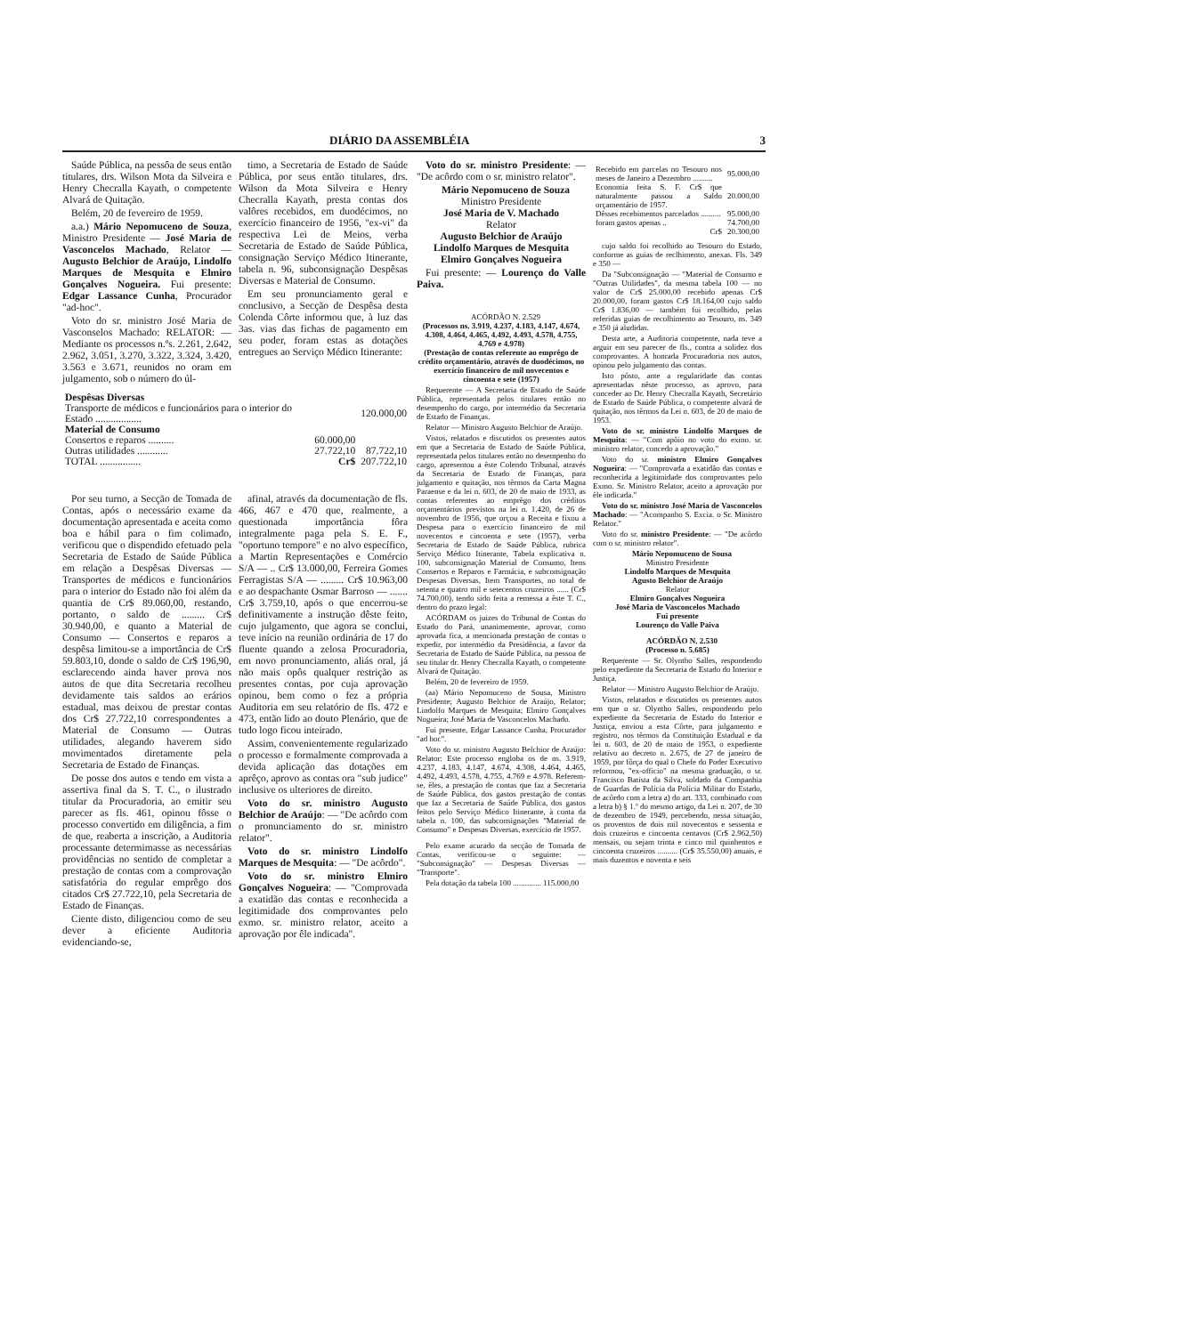DIÁRIO DA ASSEMBLÉIA 3
Saúde Pública, na pessôa de seus então titulares, drs. Wilson Mota da Silveira e Henry Checralla Kayath, o competente Alvará de Quitação.
Belém, 20 de fevereiro de 1959.
a.a.) Mário Nepomuceno de Souza, Ministro Presidente — José Maria de Vasconcelos Machado, Relator — Augusto Belchior de Araújo, Lindolfo Marques de Mesquita e Elmiro Gonçalves Nogueira. Fui presente: Edgar Lassance Cunha, Procurador "ad-hoc".
Voto do sr. ministro José Maria de Vasconselos Machado: RELATOR: — Mediante os processos n.ºs. 2.261, 2.642, 2.962, 3.051, 3.270, 3.322, 3.324, 3.420, 3.563 e 3.671, reunidos no oram em julgamento, sob o número do úl-
timo, a Secretaria de Estado de Saúde Pública, por seus então titulares, drs. Wilson da Mota Silveira e Henry Checralla Kayath, presta contas dos valôres recebidos, em duodécimos, no exercício financeiro de 1956, "ex-vi" da respectiva Lei de Meios, verba Secretaria de Estado de Saúde Pública, consignação Serviço Médico Itinerante, tabela n. 96, subconsignação Despêsas Diversas e Material de Consumo.
Em seu pronunciamento geral e conclusivo, a Secção de Despêsa desta Colenda Côrte informou que, à luz das 3as. vias das fichas de pagamento em seu poder, foram estas as dotações entregues ao Serviço Médico Itinerante:
| Despêsas Diversas | | |
| Transporte de médicos e funcionários para o interior do Estado .................. | | 120.000,00 |
| Material de Consumo | | |
| Consertos e reparos .......... | 60.000,00 | |
| Outras utilidades ............ | 27.722,10 | 87.722,10 |
| TOTAL ................ | Cr$ | 207.722,10 |
Por seu turno, a Secção de Tomada de Contas, após o necessário exame da documentação apresentada e aceita como boa e hábil para o fim colimado, verificou que o dispendido efetuado pela Secretaria de Estado de Saúde Pública em relação a Despêsas Diversas — Transportes de médicos e funcionários para o interior do Estado não foi além da quantia de Cr$ 89.060,00, restando, portanto, o saldo de ......... Cr$ 30.940,00, e quanto a Material de Consumo — Consertos e reparos a despêsa limitou-se a importância de Cr$ 59.803,10, donde o saldo de Cr$ 196,90, esclarecendo ainda haver prova nos autos de que dita Secretaria recolheu devidamente tais saldos ao erários estadual, mas deixou de prestar contas dos Cr$ 27.722,10 correspondentes a Material de Consumo — Outras utilidades, alegando haverem sido movimentados diretamente pela Secretaria de Estado de Finanças.
De posse dos autos e tendo em vista a assertiva final da S. T. C., o ilustrado titular da Procuradoria, ao emitir seu parecer as fls. 461, opinou fôsse o processo convertido em diligência, a fim de que, reaberta a inscrição, a Auditoria processante determimasse as necessárias providências no sentido de completar a prestação de contas com a comprovação satisfatória do regular emprêgo dos citados Cr$ 27.722,10, pela Secretaria de Estado de Finanças.
Ciente disto, diligenciou como de seu dever a eficiente Auditoria evidenciando-se,
afinal, através da documentação de fls. 466, 467 e 470 que, realmente, a questionada importância fôra integralmente paga pela S. E. F., "oportuno tempore" e no alvo específico, a Martin Representações e Comércio S/A — .. Cr$ 13.000,00, Ferreira Gomes Ferragistas S/A — ......... Cr$ 10.963,00 e ao despachante Osmar Barroso — ....... Cr$ 3.759,10, após o que encerrou-se definitivamente a instrução dêste feito, cujo julgamento, que agora se conclui, teve início na reunião ordinária de 17 do fluente quando a zelosa Procuradoria, em novo pronunciamento, aliás oral, já não mais opôs qualquer restrição as presentes contas, por cuja aprovação opinou, bem como o fez a própria Auditoria em seu relatório de fls. 472 e 473, então lido ao douto Plenário, que de tudo logo ficou inteirado.
Assim, convenientemente regularizado o processo e formalmente comprovada a devida aplicação das dotações em aprêço, aprovo as contas ora "sub judice" inclusive os ulteriores de direito.
Voto do sr. ministro Augusto Belchior de Araújo: — "De acôrdo com o pronunciamento do sr. ministro relator".
Voto do sr. ministro Lindolfo Marques de Mesquita: — "De acôrdo".
Voto do sr. ministro Elmiro Gonçalves Nogueira: — "Comprovada a exatidão das contas e reconhecida a legitimidade dos comprovantes pelo exmo. sr. ministro relator, aceito a aprovação por êle indicada".
Voto do sr. ministro Presidente: — "De acôrdo com o sr. ministro relator".
Mário Nepomuceno de Souza
Ministro Presidente
José Maria de V. Machado
Relator
Augusto Belchior de Araújo
Lindolfo Marques de Mesquita
Elmiro Gonçalves Nogueira
Fui presente: — Lourenço do Valle Paiva.
ACÓRDÃO N. 2.529
(Processos ns. 3.919, 4.237, 4.183, 4.147, 4.674, 4.308, 4.464, 4.465, 4.492, 4.493, 4.578, 4.755, 4.769 e 4.978)
(Prestação de contas referente ao emprêgo de crédito orçamentário, através de duodécimos, no exercício financeiro de mil novecentos e cincoenta e sete (1957)
Requerente — A Secretaria de Estado de Saúde Pública, representada pelos titulares então no desempenho do cargo, por intermédio da Secretaria de Estado de Finanças.
Relator — Ministro Augusto Belchior de Araújo.
Vistos, relatados e discutidos os presentes autos em que a Secretaria de Estado de Saúde Pública, representada pelos titulares então no desempenho do cargo, apresentou a êste Colendo Tribunal, através da Secretaria de Estado de Finanças, para julgamento e quitação, nos têrmos da Carta Magna Paraense e da lei n. 603, de 20 de maio de 1933, as contas referentes ao emprêgo dos créditos orçamentários previstos na lei n. 1.420, de 26 de novembro de 1956, que orçou a Receita e fixou a Despesa para o exercício financeiro de mil novecentos e cincoenta e sete (1957), verba Secretaria de Estado de Saúde Pública, rubrica Serviço Médico Itinerante, Tabela explicativa n. 100, subconsignação Material de Consumo, Itens Consertos e Reparos e Farmácia, e subconsignação Despesas Diversas, Item Transportes, no total de setenta e quatro mil e setecentos cruzeiros ...... (Cr$ 74.700,00), tendo sido feita a remessa a êste T. C., dentro do prazo legal:
ACÓRDAM os juizes do Tribunal de Contas do Estado do Pará, unanimemente, aprovar, como aprovada fica, a mencionada prestação de contas o expedir, por intermédio da Presidência, a favor da Secretaria de Estado de Saúde Pública, na pessoa de seu titular dr. Henry Checralla Kayath, o competente Alvará de Quitação.
Belém, 20 de fevereiro de 1959.
(aa) Mário Nepomuceno de Sousa, Ministro Presidente; Augusto Belchior de Araújo, Relator; Lindolfo Marques de Mesquita; Elmiro Gonçalves Nogueira; José Maria de Vasconcelos Machado.
Fui presente, Edgar Lassance Cunha, Procurador "ad hoc".
Voto do sr. ministro Augusto Belchior de Araújo: Relator: Este processo engloba os de ns. 3.919, 4.237, 4.183, 4.147, 4.674, 4.308, 4.464, 4.465, 4.492, 4.493, 4.578, 4.755, 4.769 e 4.978. Referem-se, êles, a prestação de contas que faz a Secretaria de Saúde Pública, dos gastos prestação de contas que faz a Secretaria de Saúde Pública, dos gastos feitos pelo Serviço Médico Itinerante, à conta da tabela n. 100, das subconsignações "Material de Consumo" e Despesas Diversas, exercício de 1957.
Pelo exame acurado da secção de Tomada de Contas, verificou-se o seguinte: — "Subconsignação" — Despesas Diversas — "Transporte".
Pela dotação da tabela 100 .............. 115.000,00
| Recebido em parcelas no Tesouro nos meses de Janeiro a Dezembro .......... | 95.000,00 |
| Economia feita S. F. Cr$ que naturalmente passou a Saldo orçamentário de 1957. | 20.000,00 |
| Dêsses recebimentos parcelados .......... | 95.000,00 |
| foram gastos apenas .. | 74.700,00 |
| Cr$ | 20.300,00 |
cujo saldo foi recolhido ao Tesouro do Estado, conforme as guias de reclhimento, anexas. Fls. 349 e 350 —
Da "Subconsignação — "Material de Consumo e "Outras Utilidades", da mesma tabela 100 — no valor de Cr$ 25.000,00 recebido apenas Cr$ 20.000,00, foram gastos Cr$ 18.164,00 cujo saldo Cr$ 1.836,00 — também foi recolhido, pelas referidas guias de recolhimento ao Tesouro, ns. 349 e 350 já aludidas.
Desta arte, a Auditoria competente, nada teve a arguir em seu parecer de fls., contra a solidez dos comprovantes. A honrada Procuradoria nos autos, opinou pelo julgamento das contas.
Isto pôsto, ante a regularidade das contas apresentadas nêste processo, as aprovo, para conceder ao Dr. Henry Checralla Kayath, Secretário de Estado de Saúde Pública, o competente alvará de quitação, nos têrmos da Lei n. 603, de 20 de maio de 1953.
Voto do sr. ministro Lindolfo Marques de Mesquita: — "Com apôio no voto do exmo. sr. ministro relator, concedo a aprovação."
Voto do sr. ministro Elmiro Gonçalves Nogueira: — "Comprovada a exatidão das contas e reconhecida a legitimidade dos comprovantes pelo Exmo. Sr. Ministro Relator, aceito a aprovação por êle indicada."
Voto do sr. ministro José Maria de Vasconcelos Machado: — "Acompanho S. Excia. o Sr. Ministro Relator."
Voto do sr. ministro Presidente: — "De acôrdo com o sr. ministro relator".
Mário Nepomuceno de Sousa
Ministro Presidente
Lindolfo Marques de Mesquita
Agusto Belchior de Araújo
Relator
Elmiro Gonçalves Nogueira
José Maria de Vasconcelos Machado
Fui presente
Lourenço do Valle Paiva
ACÓRDÃO N. 2.530
(Processo n. 5.685)
Requerente — Sr. Olyntho Salles, respondendo pelo expediente da Secretaria de Estado do Interior e Justiça.
Relator — Ministro Augusto Belchior de Araújo.
Vistos, relatados e discutidos os presentes autos em que o sr. Olyntho Salles, respondendo pelo expediente da Secretaria de Estado do Interior e Justiça, enviou a esta Côrte, para julgamento e registro, nos têrmos da Constituição Estadual e da lei n. 603, de 20 de maio de 1953, o expediente relativo ao decreto n. 2.675, de 27 de janeiro de 1959, por fôrça do qual o Chefe do Poder Executivo reformou, "ex-officio" na mesma graduação, o sr. Francisco Batista da Silva, soldado da Companhia de Guardas de Polícia da Polícia Militar do Estado, de acôrdo com a letra a) do art. 333, combinado com a letra b) § 1.º do mesmo artigo, da Lei n. 207, de 30 de dezembro de 1949, percebendo, nessa situação, os proventos de dois mil novecentos e sessenta e dois cruzeiros e cincoenta centavos (Cr$ 2.962,50) mensais, ou sejam trinta e cinco mil quinhentos e cincoenta cruzeiros .......... (Cr$ 35.550,00) anuais, e mais duzentos e noventa e seis